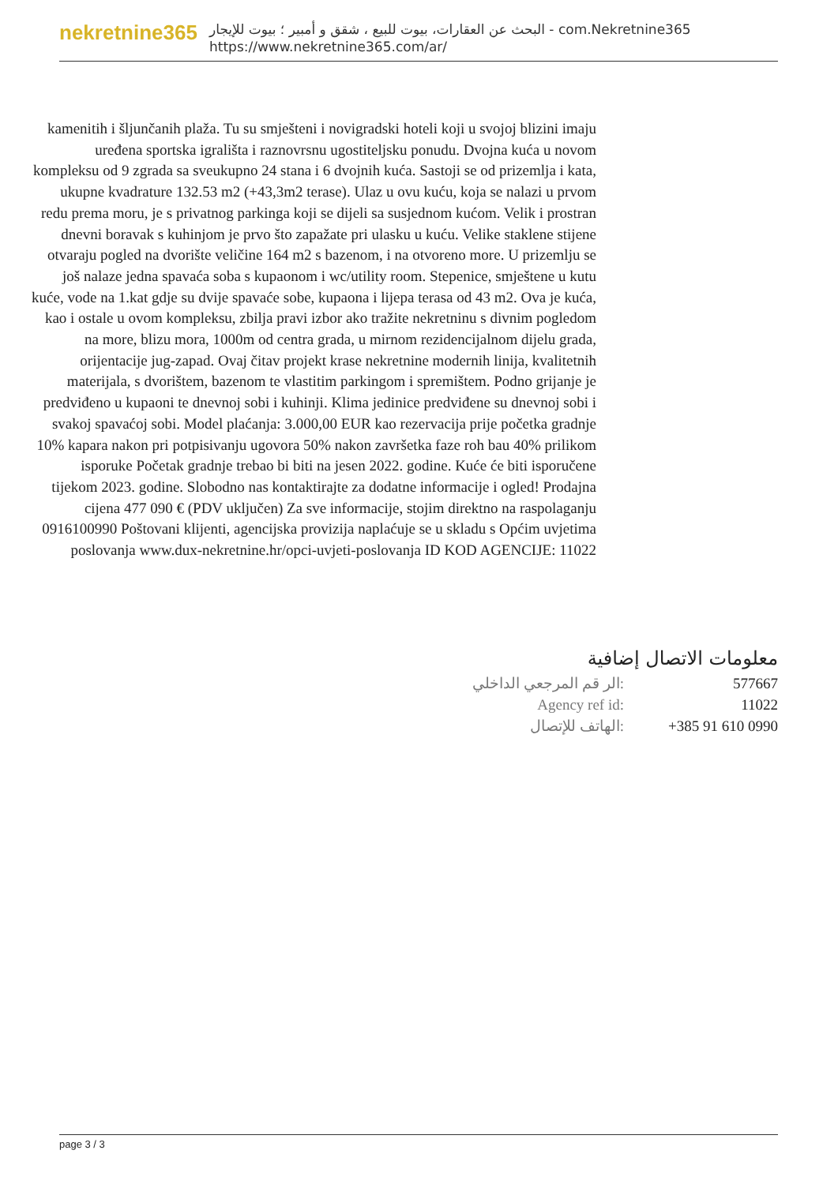nekretnine365
البحث عن العقارات، بيوت للبيع ، شقق و أمبير ؛ بيوت للإيجار - com.Nekretnine365
https://www.nekretnine365.com/ar/
kamenitih i šljunčanih plaža. Tu su smješteni i novigradski hoteli koji u svojoj blizini imaju uređena sportska igrališta i raznovrsnu ugostiteljsku ponudu. Dvojna kuća u novom kompleksu od 9 zgrada sa sveukupno 24 stana i 6 dvojnih kuća. Sastoji se od prizemlja i kata, ukupne kvadrature 132.53 m2 (+43,3m2 terase). Ulaz u ovu kuću, koja se nalazi u prvom redu prema moru, je s privatnog parkinga koji se dijeli sa susjednom kućom. Velik i prostran dnevni boravak s kuhinjom je prvo što zapažate pri ulasku u kuću. Velike staklene stijene otvaraju pogled na dvorište veličine 164 m2 s bazenom, i na otvoreno more. U prizemlju se još nalaze jedna spavaća soba s kupaonom i wc/utility room. Stepenice, smještene u kutu kuće, vode na 1.kat gdje su dvije spavaće sobe, kupaona i lijepa terasa od 43 m2. Ova je kuća, kao i ostale u ovom kompleksu, zbilja pravi izbor ako tražite nekretninu s divnim pogledom na more, blizu mora, 1000m od centra grada, u mirnom rezidencijalnom dijelu grada, orijentacije jug-zapad. Ovaj čitav projekt krase nekretnine modernih linija, kvalitetnih materijala, s dvorištem, bazenom te vlastitim parkingom i spremištem. Podno grijanje je predviđeno u kupaoni te dnevnoj sobi i kuhinji. Klima jedinice predviđene su dnevnoj sobi i svakoj spavaćoj sobi. Model plaćanja: 3.000,00 EUR kao rezervacija prije početka gradnje 10% kapara nakon pri potpisivanju ugovora 50% nakon završetka faze roh bau 40% prilikom isporuke Početak gradnje trebao bi biti na jesen 2022. godine. Kuće će biti isporučene tijekom 2023. godine. Slobodno nas kontaktirajte za dodatne informacije i ogled! Prodajna cijena 477 090 € (PDV uključen) Za sve informacije, stojim direktno na raspolaganju 0916100990 Poštovani klijenti, agencijska provizija naplaćuje se u skladu s Općim uvjetima poslovanja www.dux-nekretnine.hr/opci-uvjeti-poslovanja ID KOD AGENCIJE: 11022
معلومات الاتصال إضافية
| الر قم المرجعي الداخلي: | 577667 |
| Agency ref id: | 11022 |
| الهاتف للإتصال: | +385 91 610 0990 |
page 3 / 3